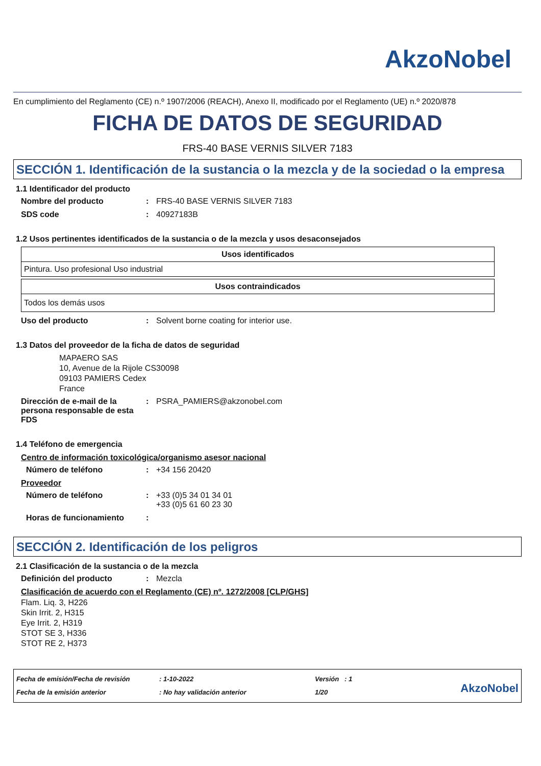AkzoNobel
En cumplimiento del Reglamento (CE) n.º 1907/2006 (REACH), Anexo II, modificado por el Reglamento (UE) n.º 2020/878
FICHA DE DATOS DE SEGURIDAD
FRS-40 BASE VERNIS SILVER 7183
SECCIÓN 1. Identificación de la sustancia o la mezcla y de la sociedad o la empresa
1.1 Identificador del producto
Nombre del producto: FRS-40 BASE VERNIS SILVER 7183
SDS code: 40927183B
1.2 Usos pertinentes identificados de la sustancia o de la mezcla y usos desaconsejados
| Usos identificados |
| --- |
| Pintura. Uso profesional Uso industrial |
| Usos contraindicados |
| --- |
| Todos los demás usos |
Uso del producto: Solvent borne coating for interior use.
1.3 Datos del proveedor de la ficha de datos de seguridad
MAPAERO SAS
10, Avenue de la Rijole CS30098
09103 PAMIERS Cedex
France
Dirección de e-mail de la persona responsable de esta FDS: PSRA_PAMIERS@akzonobel.com
1.4 Teléfono de emergencia
Centro de información toxicológica/organismo asesor nacional
Número de teléfono: +34 156 20420
Proveedor
Número de teléfono: +33 (0)5 34 01 34 01
+33 (0)5 61 60 23 30
Horas de funcionamiento:
SECCIÓN 2. Identificación de los peligros
2.1 Clasificación de la sustancia o de la mezcla
Definición del producto: Mezcla
Clasificación de acuerdo con el Reglamento (CE) nº. 1272/2008 [CLP/GHS]
Flam. Liq. 3, H226
Skin Irrit. 2, H315
Eye Irrit. 2, H319
STOT SE 3, H336
STOT RE 2, H373
Fecha de emisión/Fecha de revisión
Fecha de la emisión anterior
: 1-10-2022
: No hay validación anterior
Versión : 1
1/20
AkzoNobel